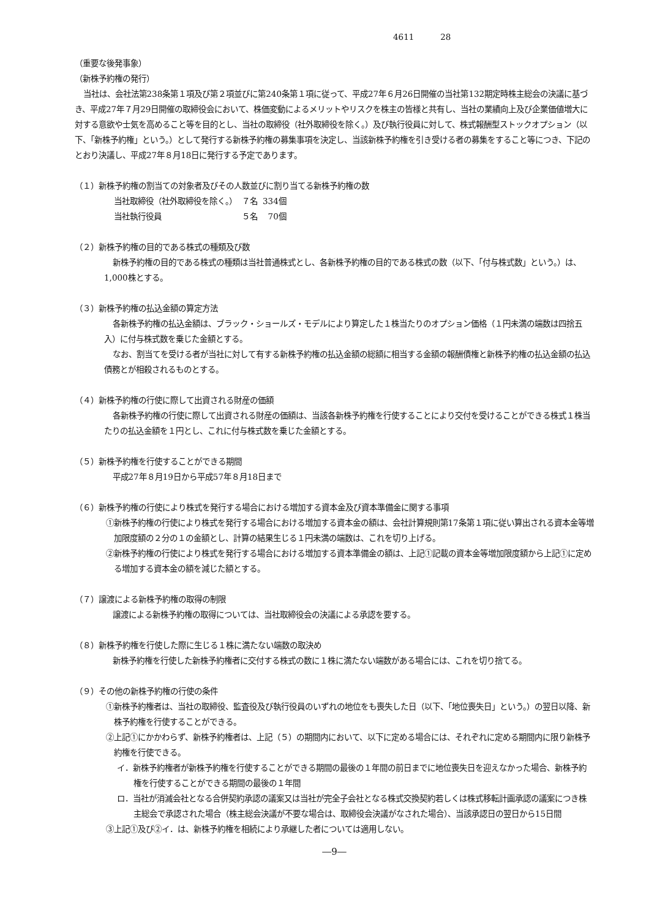4611 28
（重要な後発事象）
（新株予約権の発行）
当社は、会社法第238条第１項及び第２項並びに第240条第１項に従って、平成27年６月26日開催の当社第132期定時株主総会の決議に基づき、平成27年７月29日開催の取締役会において、株価変動によるメリットやリスクを株主の皆様と共有し、当社の業績向上及び企業価値増大に対する意欲や士気を高めること等を目的とし、当社の取締役（社外取締役を除く。）及び執行役員に対して、株式報酬型ストックオプション（以下、「新株予約権」という。）として発行する新株予約権の募集事項を決定し、当該新株予約権を引き受ける者の募集をすること等につき、下記のとおり決議し、平成27年８月18日に発行する予定であります。
（１）新株予約権の割当ての対象者及びその人数並びに割り当てる新株予約権の数
| 当社取締役（社外取締役を除く。） | ７名 | 334個 |
| 当社執行役員 | ５名 | 70個 |
（２）新株予約権の目的である株式の種類及び数
新株予約権の目的である株式の種類は当社普通株式とし、各新株予約権の目的である株式の数（以下、「付与株式数」という。）は、1,000株とする。
（３）新株予約権の払込金額の算定方法
各新株予約権の払込金額は、ブラック・ショールズ・モデルにより算定した１株当たりのオプション価格（１円未満の端数は四捨五入）に付与株式数を乗じた金額とする。
なお、割当てを受ける者が当社に対して有する新株予約権の払込金額の総額に相当する金額の報酬債権と新株予約権の払込金額の払込債務とが相殺されるものとする。
（４）新株予約権の行使に際して出資される財産の価額
各新株予約権の行使に際して出資される財産の価額は、当該各新株予約権を行使することにより交付を受けることができる株式１株当たりの払込金額を１円とし、これに付与株式数を乗じた金額とする。
（５）新株予約権を行使することができる期間
平成27年８月19日から平成57年８月18日まで
（６）新株予約権の行使により株式を発行する場合における増加する資本金及び資本準備金に関する事項
①新株予約権の行使により株式を発行する場合における増加する資本金の額は、会社計算規則第17条第１項に従い算出される資本金等増加限度額の２分の１の金額とし、計算の結果生じる１円未満の端数は、これを切り上げる。
②新株予約権の行使により株式を発行する場合における増加する資本準備金の額は、上記①記載の資本金等増加限度額から上記①に定める増加する資本金の額を減じた額とする。
（７）譲渡による新株予約権の取得の制限
譲渡による新株予約権の取得については、当社取締役会の決議による承認を要する。
（８）新株予約権を行使した際に生じる１株に満たない端数の取決め
新株予約権を行使した新株予約権者に交付する株式の数に１株に満たない端数がある場合には、これを切り捨てる。
（９）その他の新株予約権の行使の条件
①新株予約権者は、当社の取締役、監査役及び執行役員のいずれの地位をも喪失した日（以下、「地位喪失日」という。）の翌日以降、新株予約権を行使することができる。
②上記①にかかわらず、新株予約権者は、上記（５）の期間内において、以下に定める場合には、それぞれに定める期間内に限り新株予約権を行使できる。
イ．新株予約権者が新株予約権を行使することができる期間の最後の１年間の前日までに地位喪失日を迎えなかった場合、新株予約権を行使することができる期間の最後の１年間
ロ．当社が消滅会社となる合併契約承認の議案又は当社が完全子会社となる株式交換契約若しくは株式移転計画承認の議案につき株主総会で承認された場合（株主総会決議が不要な場合は、取締役会決議がなされた場合）、当該承認日の翌日から15日間
③上記①及び②イ．は、新株予約権を相続により承継した者については適用しない。
―9―